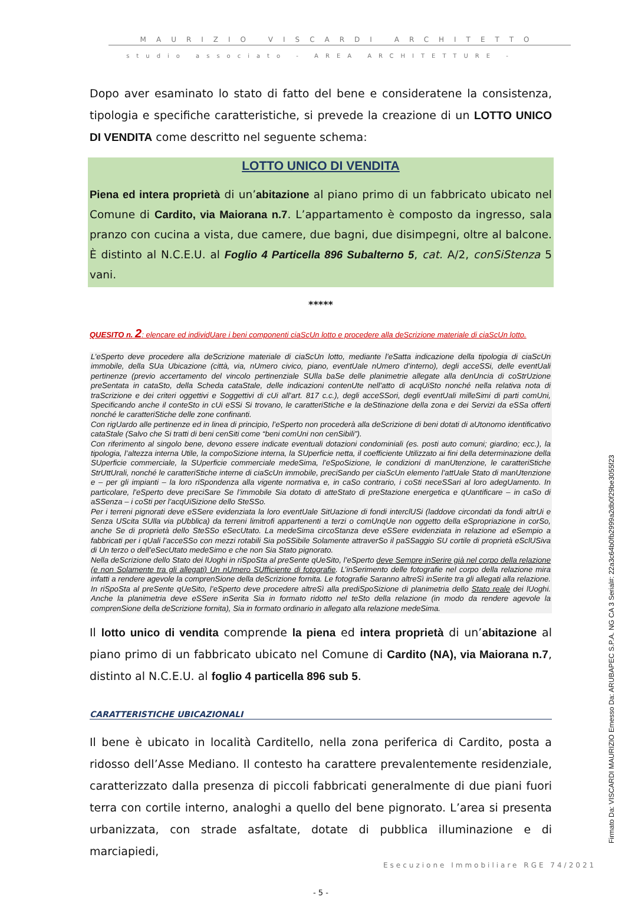MAURIZIO VISCARDI ARCHITETTO
studio associato - AREA ARCHITETTURE -
Dopo aver esaminato lo stato di fatto del bene e consideratene la consistenza, tipologia e specifiche caratteristiche, si prevede la creazione di un LOTTO UNICO DI VENDITA come descritto nel seguente schema:
LOTTO UNICO DI VENDITA
Piena ed intera proprietà di un’abitazione al piano primo di un fabbricato ubicato nel Comune di Cardito, via Maiorana n.7. L’appartamento è composto da ingresso, sala pranzo con cucina a vista, due camere, due bagni, due disimpegni, oltre al balcone. È distinto al N.C.E.U. al Foglio 4 Particella 896 Subalterno 5, cat. A/2, conSiStenza 5 vani.
*****
QUESITO n. 2: elencare ed individUare i beni componenti ciaScUn lotto e procedere alla deScrizione materiale di ciaScUn lotto.
L’eSperto deve procedere alla deScrizione materiale di ciaScUn lotto, mediante l’eSatta indicazione della tipologia di ciaScUn immobile, della SUa Ubicazione (città, via, nUmero civico, piano, eventUale nUmero d’interno), degli acceSSi, delle eventUali pertinenze (previo accertamento del vincolo pertinenziale SUlla baSe delle planimetrie allegate alla denUncia di coStrUzione preSentata in cataSto, della Scheda cataStale, delle indicazioni contenUte nell’atto di acqUiSto nonché nella relativa nota di traScrizione e dei criteri oggettivi e Soggettivi di cUi all’art. 817 c.c.), degli acceSSori, degli eventUali milleSimi di parti comUni, Specificando anche il conteSto in cUi eSSi Si trovano, le caratteriStiche e la deStinazione della zona e dei Servizi da eSSa offerti nonché le caratteriStiche delle zone confinanti.
Con rigUardo alle pertinenze ed in linea di principio, l’eSperto non procederà alla deScrizione di beni dotati di aUtonomo identificativo cataStale (Salvo che Si tratti di beni cenSiti come “beni comUni non cenSibili”).
Con riferimento al singolo bene, devono essere indicate eventuali dotazioni condominiali (es. posti auto comuni; giardino; ecc.), la tipologia, l’altezza interna Utile, la compoSizione interna, la SUperficie netta, il coefficiente Utilizzato ai fini della determinazione della SUperficie commerciale, la SUperficie commerciale medeSima, l’eSpoSizione, le condizioni di manUtenzione, le caratteriStiche StrUttUrali, nonché le caratteriStiche interne di ciaScUn immobile, preciSando per ciaScUn elemento l’attUale Stato di manUtenzione e – per gli impianti – la loro riSpondenza alla vigente normativa e, in caSo contrario, i coSti neceSSari al loro adegUamento. In particolare, l’eSperto deve preciSare Se l’immobile Sia dotato di atteStato di preStazione energetica e qUantificare – in caSo di aSSenza – i coSti per l’acqUiSizione dello SteSSo.
Per i terreni pignorati deve eSSere evidenziata la loro eventUale SitUazione di fondi interclUSi (laddove circondati da fondi altrUi e Senza UScita SUlla via pUbblica) da terreni limitrofi appartenenti a terzi o comUnqUe non oggetto della eSpropriazione in corSo, anche Se di proprietà dello SteSSo eSecUtato. La medeSima circoStanza deve eSSere evidenziata in relazione ad eSempio a fabbricati per i qUali l’acceSSo con mezzi rotabili Sia poSSibile Solamente attraverSo il paSSaggio SU cortile di proprietà eSclUSiva di Un terzo o dell’eSecUtato medeSimo e che non Sia Stato pignorato.
Nella deScrizione dello Stato dei lUoghi in riSpoSta al preSente qUeSito, l’eSperto deve Sempre inSerire già nel corpo della relazione (e non Solamente tra gli allegati) Un nUmero SUfficiente di fotografie. L’inSerimento delle fotografie nel corpo della relazione mira infatti a rendere agevole la comprenSione della deScrizione fornita. Le fotografie Saranno altreSì inSerite tra gli allegati alla relazione. In riSpoSta al preSente qUeSito, l’eSperto deve procedere altreSì alla prediSpoSizione di planimetria dello Stato reale dei lUoghi. Anche la planimetria deve eSSere inSerita Sia in formato ridotto nel teSto della relazione (in modo da rendere agevole la comprenSione della deScrizione fornita), Sia in formato ordinario in allegato alla relazione medeSima.
Il lotto unico di vendita comprende la piena ed intera proprietà di un’abitazione al piano primo di un fabbricato ubicato nel Comune di Cardito (NA), via Maiorana n.7, distinto al N.C.E.U. al foglio 4 particella 896 sub 5.
CARATTERISTICHE UBICAZIONALI
Il bene è ubicato in località Carditello, nella zona periferica di Cardito, posta a ridosso dell’Asse Mediano. Il contesto ha carattere prevalentemente residenziale, caratterizzato dalla presenza di piccoli fabbricati generalmente di due piani fuori terra con cortile interno, analoghi a quello del bene pignorato. L’area si presenta urbanizzata, con strade asfaltate, dotate di pubblica illuminazione e di marciapiedi,
- 5 -
Esecuzione Immobiliare RGE 74/2021
Firmato Da: VISCARDI MAURIZIO Emesso Da: ARUBAPEC S.P.A. NG CA 3 Serial#: 22a3c64b0fb2999a2db0f29be3055f23